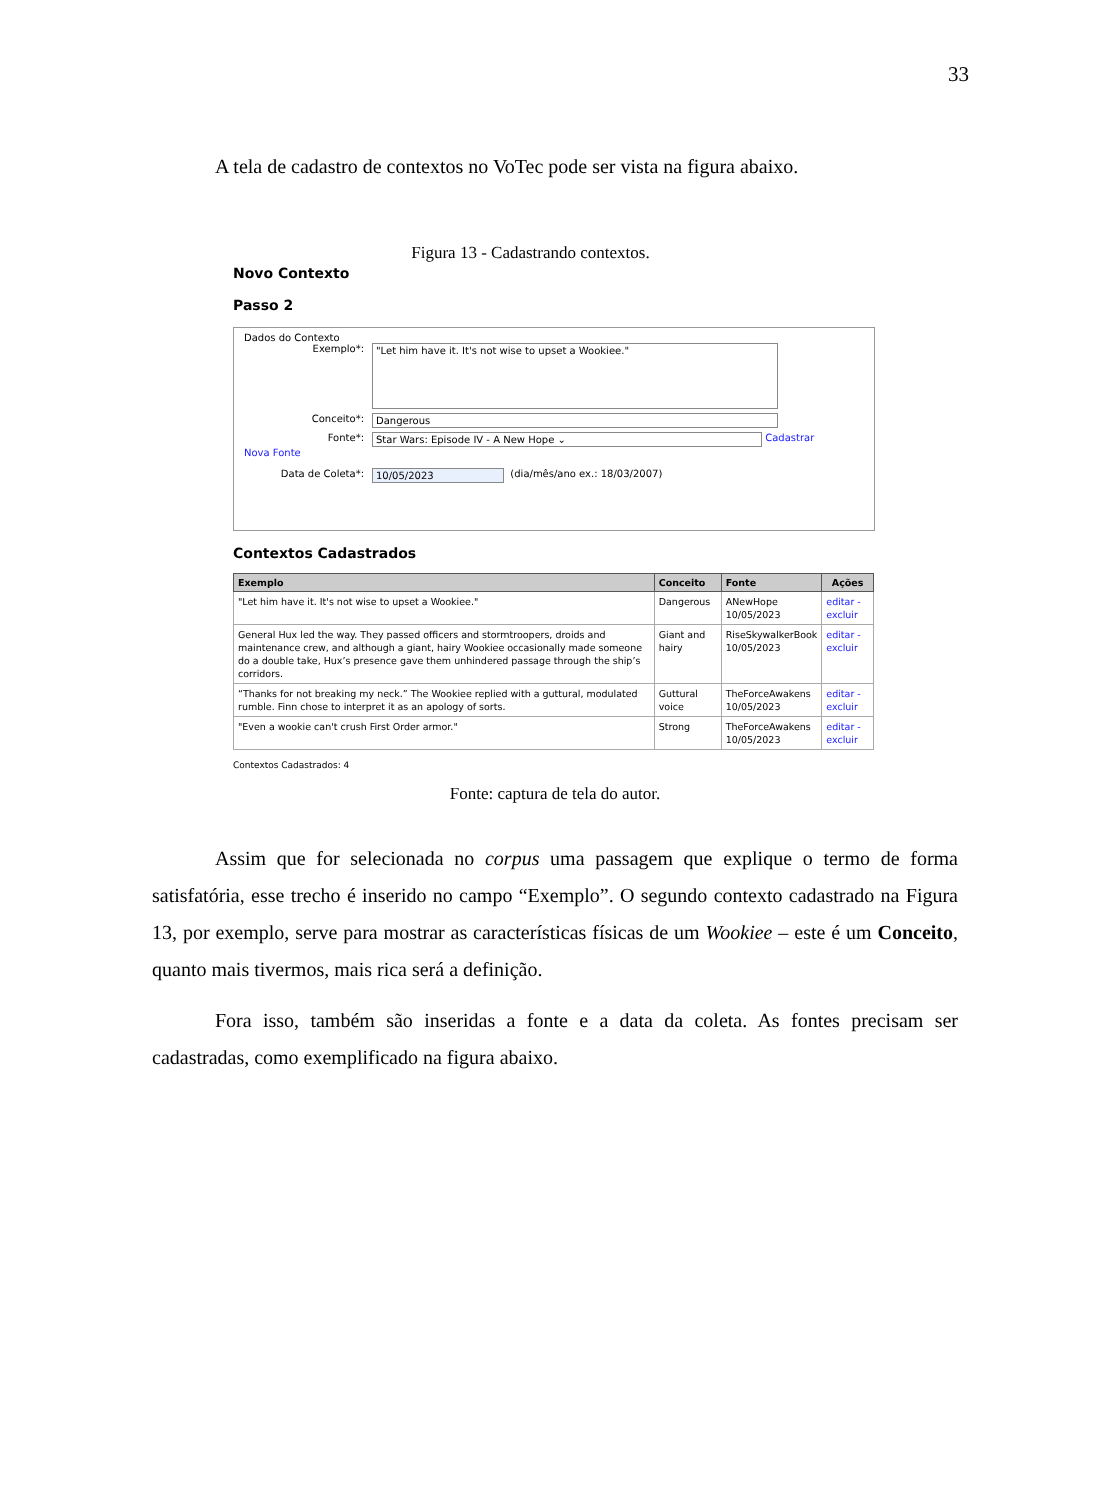33
A tela de cadastro de contextos no VoTec pode ser vista na figura abaixo.
Figura 13 - Cadastrando contextos.
Novo Contexto
Passo 2
Dados do Contexto
Exemplo*: "Let him have it. It's not wise to upset a Wookiee."
Conceito*: Dangerous
Fonte*: Star Wars: Episode IV - A New Hope ⌄ Cadastrar
Nova Fonte
Data de Coleta*: 10/05/2023 (dia/mês/ano ex.: 18/03/2007)
Contextos Cadastrados
| Exemplo | Conceito | Fonte | Ações |
| --- | --- | --- | --- |
| "Let him have it. It's not wise to upset a Wookiee." | Dangerous | ANewHope 10/05/2023 | editar - excluir |
| General Hux led the way. They passed officers and stormtroopers, droids and maintenance crew, and although a giant, hairy Wookiee occasionally made someone do a double take, Hux’s presence gave them unhindered passage through the ship’s corridors. | Giant and hairy | RiseSkywalkerBook 10/05/2023 | editar - excluir |
| “Thanks for not breaking my neck.” The Wookiee replied with a guttural, modulated rumble. Finn chose to interpret it as an apology of sorts. | Guttural voice | TheForceAwakens 10/05/2023 | editar - excluir |
| "Even a wookie can't crush First Order armor." | Strong | TheForceAwakens 10/05/2023 | editar - excluir |
Contextos Cadastrados: 4
Fonte: captura de tela do autor.
Assim que for selecionada no corpus uma passagem que explique o termo de forma satisfatória, esse trecho é inserido no campo “Exemplo”. O segundo contexto cadastrado na Figura 13, por exemplo, serve para mostrar as características físicas de um Wookiee – este é um Conceito, quanto mais tivermos, mais rica será a definição.
Fora isso, também são inseridas a fonte e a data da coleta. As fontes precisam ser cadastradas, como exemplificado na figura abaixo.